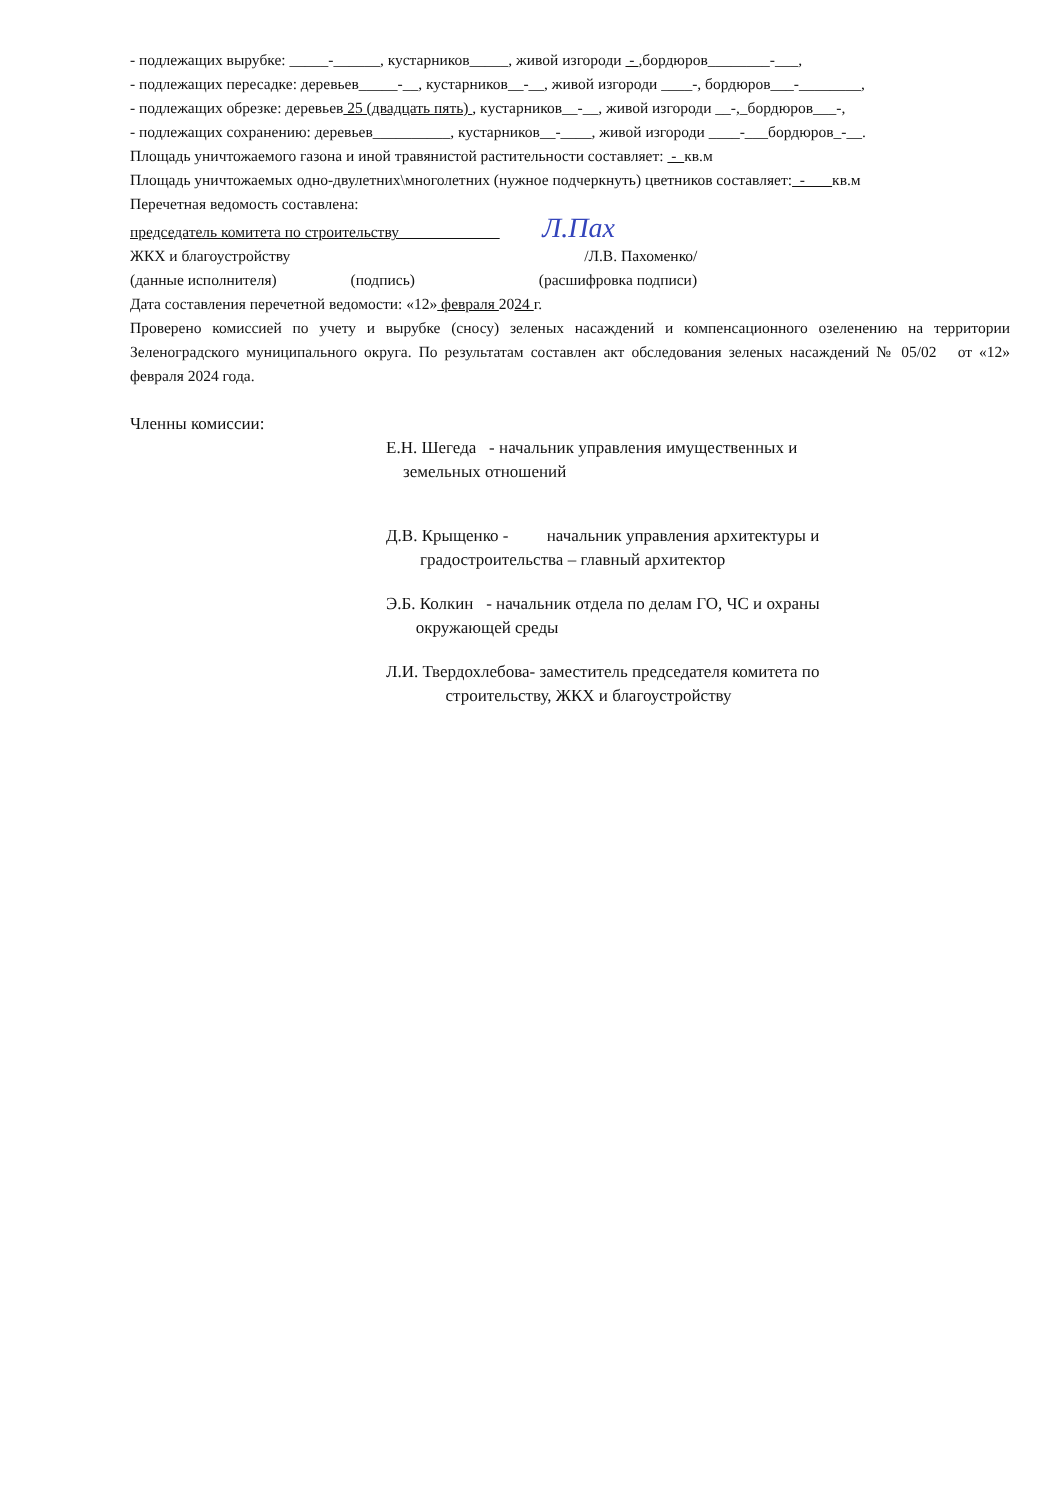- подлежащих вырубке: _____-______, кустарников_____, живой изгороди - ,бордюров________-___,
- подлежащих пересадке: деревьев_____-__, кустарников__-__, живой изгороди ____-, бордюров___-________,
- подлежащих обрезке: деревьев 25 (двадцать пять) , кустарников__-__, живой изгороди __-,_бордюров___-,
- подлежащих сохранению: деревьев__________, кустарников__-____, живой изгороди ____-___бордюров_-__.
Площадь уничтожаемого газона и иной травянистой растительности составляет: - кв.м
Площадь уничтожаемых одно-двулетних\многолетних (нужное подчеркнуть) цветников составляет: - кв.м
Перечетная ведомость составлена:
председатель комитета по строительству Л.Пах
ЖКХ и благоустройству /Л.В. Пахоменко/
(данные исполнителя) (подпись) (расшифровка подписи)
Дата составления перечетной ведомости: «12» февраля 2024 г.
Проверено комиссией по учету и вырубке (сносу) зеленых насаждений и компенсационного озеленению на территории Зеленоградского муниципального округа. По результатам составлен акт обследования зеленых насаждений № 05/02 от «12» февраля 2024 года.
Членны комиссии:
Е.Н. Шегеда - начальник управления имущественных и
земельных отношений
Д.В. Крыщенко - начальник управления архитектуры и
градостроительства – главный архитектор
Э.Б. Колкин - начальник отдела по делам ГО, ЧС и охраны
окружающей среды
Л.И. Твердохлебова- заместитель председателя комитета по
строительству, ЖКХ и благоустройству